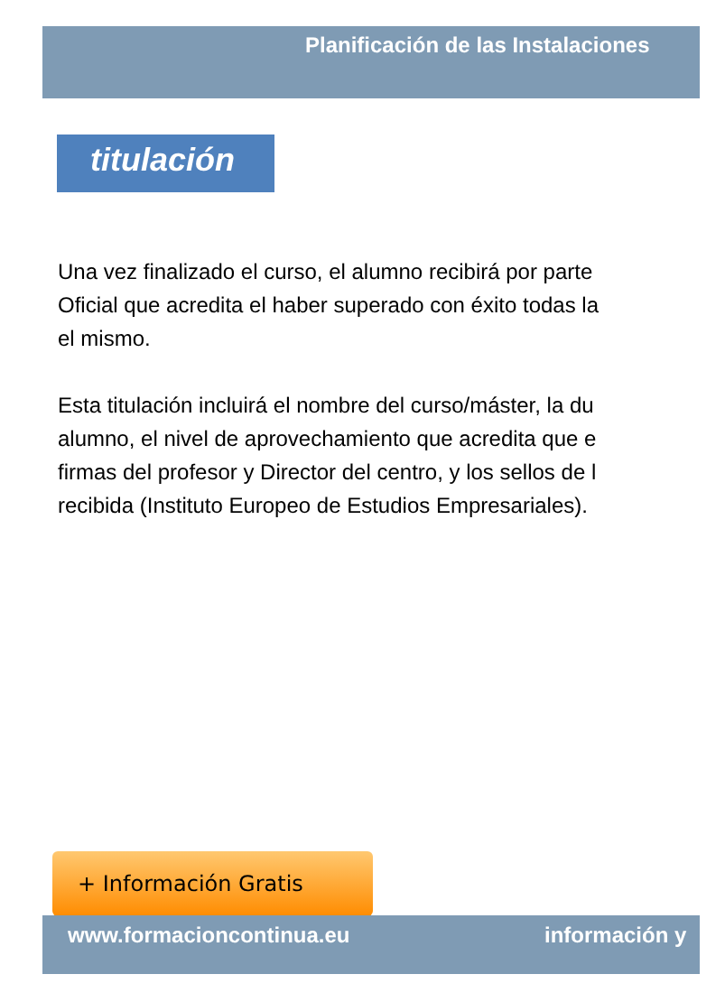Planificación de las Instalaciones
titulación
Una vez finalizado el curso, el alumno recibirá por parte
Oficial que acredita el haber superado con éxito todas la
el mismo.
Esta titulación incluirá el nombre del curso/máster, la du
alumno, el nivel de aprovechamiento que acredita que e
firmas del profesor y Director del centro, y los sellos de l
recibida (Instituto Europeo de Estudios Empresariales).
+ Información Gratis
www.formacioncontinua.eu información y